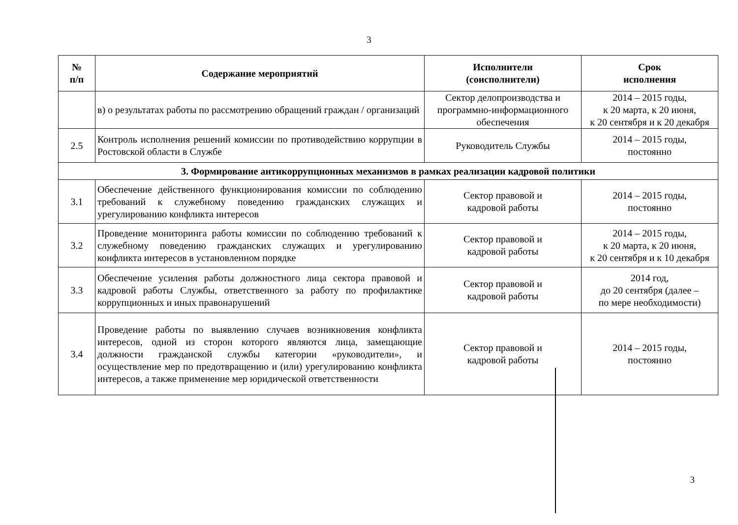3
| № п/п | Содержание мероприятий | Исполнители (соисполнители) | Срок исполнения |
| --- | --- | --- | --- |
| | в) о результатах работы по рассмотрению обращений граждан / организаций | Сектор делопроизводства и программно-информационного обеспечения | 2014 – 2015 годы, к 20 марта, к 20 июня, к 20 сентября и к 20 декабря |
| 2.5 | Контроль исполнения решений комиссии по противодействию коррупции в Ростовской области в Службе | Руководитель Службы | 2014 – 2015 годы, постоянно |
| 3. Формирование антикоррупционных механизмов в рамках реализации кадровой политики | | | |
| 3.1 | Обеспечение действенного функционирования комиссии по соблюдению требований к служебному поведению гражданских служащих и урегулированию конфликта интересов | Сектор правовой и кадровой работы | 2014 – 2015 годы, постоянно |
| 3.2 | Проведение мониторинга работы комиссии по соблюдению требований к служебному поведению гражданских служащих и урегулированию конфликта интересов в установленном порядке | Сектор правовой и кадровой работы | 2014 – 2015 годы, к 20 марта, к 20 июня, к 20 сентября и к 10 декабря |
| 3.3 | Обеспечение усиления работы должностного лица сектора правовой и кадровой работы Службы, ответственного за работу по профилактике коррупционных и иных правонарушений | Сектор правовой и кадровой работы | 2014 год, до 20 сентября (далее – по мере необходимости) |
| 3.4 | Проведение работы по выявлению случаев возникновения конфликта интересов, одной из сторон которого являются лица, замещающие должности гражданской службы категории «руководители», и осуществление мер по предотвращению и (или) урегулированию конфликта интересов, а также применение мер юридической ответственности | Сектор правовой и кадровой работы | 2014 – 2015 годы, постоянно |
3